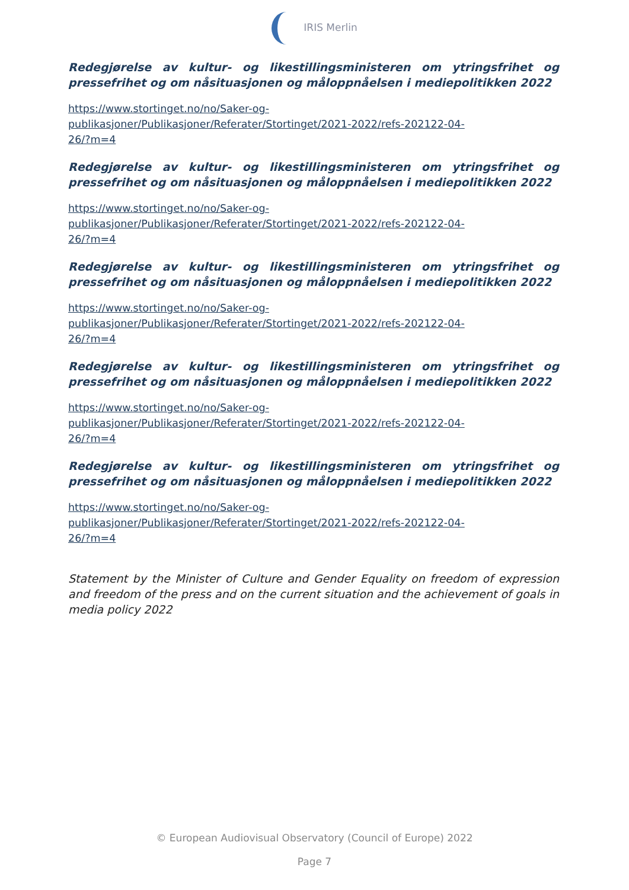IRIS Merlin
Redegjørelse av kultur- og likestillingsministeren om ytringsfrihet og pressefrihet og om nåsituasjonen og måloppnåelsen i mediepolitikken 2022
https://www.stortinget.no/no/Saker-og-
publikasjoner/Publikasjoner/Referater/Stortinget/2021-2022/refs-202122-04-
26/?m=4
Redegjørelse av kultur- og likestillingsministeren om ytringsfrihet og pressefrihet og om nåsituasjonen og måloppnåelsen i mediepolitikken 2022
https://www.stortinget.no/no/Saker-og-
publikasjoner/Publikasjoner/Referater/Stortinget/2021-2022/refs-202122-04-
26/?m=4
Redegjørelse av kultur- og likestillingsministeren om ytringsfrihet og pressefrihet og om nåsituasjonen og måloppnåelsen i mediepolitikken 2022
https://www.stortinget.no/no/Saker-og-
publikasjoner/Publikasjoner/Referater/Stortinget/2021-2022/refs-202122-04-
26/?m=4
Redegjørelse av kultur- og likestillingsministeren om ytringsfrihet og pressefrihet og om nåsituasjonen og måloppnåelsen i mediepolitikken 2022
https://www.stortinget.no/no/Saker-og-
publikasjoner/Publikasjoner/Referater/Stortinget/2021-2022/refs-202122-04-
26/?m=4
Redegjørelse av kultur- og likestillingsministeren om ytringsfrihet og pressefrihet og om nåsituasjonen og måloppnåelsen i mediepolitikken 2022
https://www.stortinget.no/no/Saker-og-
publikasjoner/Publikasjoner/Referater/Stortinget/2021-2022/refs-202122-04-
26/?m=4
Statement by the Minister of Culture and Gender Equality on freedom of expression and freedom of the press and on the current situation and the achievement of goals in media policy 2022
© European Audiovisual Observatory (Council of Europe) 2022
Page 7